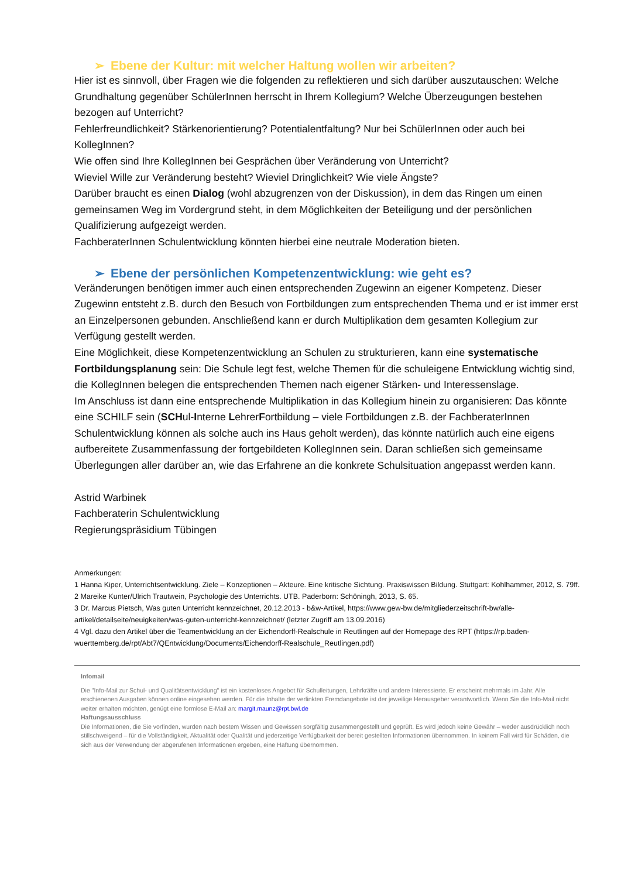➢ Ebene der Kultur: mit welcher Haltung wollen wir arbeiten?
Hier ist es sinnvoll, über Fragen wie die folgenden zu reflektieren und sich darüber auszutauschen: Welche Grundhaltung gegenüber SchülerInnen herrscht in Ihrem Kollegium? Welche Überzeugungen bestehen bezogen auf Unterricht?
Fehlerfreundlichkeit? Stärkenorientierung? Potentialentfaltung? Nur bei SchülerInnen oder auch bei KollegInnen?
Wie offen sind Ihre KollegInnen bei Gesprächen über Veränderung von Unterricht?
Wieviel Wille zur Veränderung besteht? Wieviel Dringlichkeit? Wie viele Ängste?
Darüber braucht es einen Dialog (wohl abzugrenzen von der Diskussion), in dem das Ringen um einen gemeinsamen Weg im Vordergrund steht, in dem Möglichkeiten der Beteiligung und der persönlichen Qualifizierung aufgezeigt werden.
FachberaterInnen Schulentwicklung könnten hierbei eine neutrale Moderation bieten.
➢ Ebene der persönlichen Kompetenzentwicklung: wie geht es?
Veränderungen benötigen immer auch einen entsprechenden Zugewinn an eigener Kompetenz. Dieser Zugewinn entsteht z.B. durch den Besuch von Fortbildungen zum entsprechenden Thema und er ist immer erst an Einzelpersonen gebunden. Anschließend kann er durch Multiplikation dem gesamten Kollegium zur Verfügung gestellt werden.
Eine Möglichkeit, diese Kompetenzentwicklung an Schulen zu strukturieren, kann eine systematische Fortbildungsplanung sein: Die Schule legt fest, welche Themen für die schuleigene Entwicklung wichtig sind, die KollegInnen belegen die entsprechenden Themen nach eigener Stärken- und Interessenslage.
Im Anschluss ist dann eine entsprechende Multiplikation in das Kollegium hinein zu organisieren: Das könnte eine SCHILF sein (SCHul-Interne LehrerFortbildung – viele Fortbildungen z.B. der FachberaterInnen Schulentwicklung können als solche auch ins Haus geholt werden), das könnte natürlich auch eine eigens aufbereitete Zusammenfassung der fortgebildeten KollegInnen sein. Daran schließen sich gemeinsame Überlegungen aller darüber an, wie das Erfahrene an die konkrete Schulsituation angepasst werden kann.
Astrid Warbinek
Fachberaterin Schulentwicklung
Regierungspräsidium Tübingen
Anmerkungen:
1 Hanna Kiper, Unterrichtsentwicklung. Ziele – Konzeptionen – Akteure. Eine kritische Sichtung. Praxiswissen Bildung. Stuttgart: Kohlhammer, 2012, S. 79ff.
2 Mareike Kunter/Ulrich Trautwein, Psychologie des Unterrichts. UTB. Paderborn: Schöningh, 2013, S. 65.
3 Dr. Marcus Pietsch, Was guten Unterricht kennzeichnet, 20.12.2013 - b&w-Artikel, https://www.gew-bw.de/mitgliederzeitschrift-bw/alle-artikel/detailseite/neuigkeiten/was-guten-unterricht-kennzeichnet/ (letzter Zugriff am 13.09.2016)
4 Vgl. dazu den Artikel über die Teamentwicklung an der Eichendorff-Realschule in Reutlingen auf der Homepage des RPT (https://rp.baden-wuerttemberg.de/rpt/Abt7/QEntwicklung/Documents/Eichendorff-Realschule_Reutlingen.pdf)
Infomail
Die "Info-Mail zur Schul- und Qualitätsentwicklung" ist ein kostenloses Angebot für Schulleitungen, Lehrkräfte und andere Interessierte. Er erscheint mehrmals im Jahr. Alle erschienenen Ausgaben können online eingesehen werden. Für die Inhalte der verlinkten Fremdangebote ist der jeweilige Herausgeber verantwortlich. Wenn Sie die Info-Mail nicht weiter erhalten möchten, genügt eine formlose E-Mail an: margit.maunz@rpt.bwl.de
Haftungsausschluss
Die Informationen, die Sie vorfinden, wurden nach bestem Wissen und Gewissen sorgfältig zusammengestellt und geprüft. Es wird jedoch keine Gewähr – weder ausdrücklich noch stillschweigend – für die Vollständigkeit, Aktualität oder Qualität und jederzeitige Verfügbarkeit der bereit gestellten Informationen übernommen. In keinem Fall wird für Schäden, die sich aus der Verwendung der abgerufenen Informationen ergeben, eine Haftung übernommen.